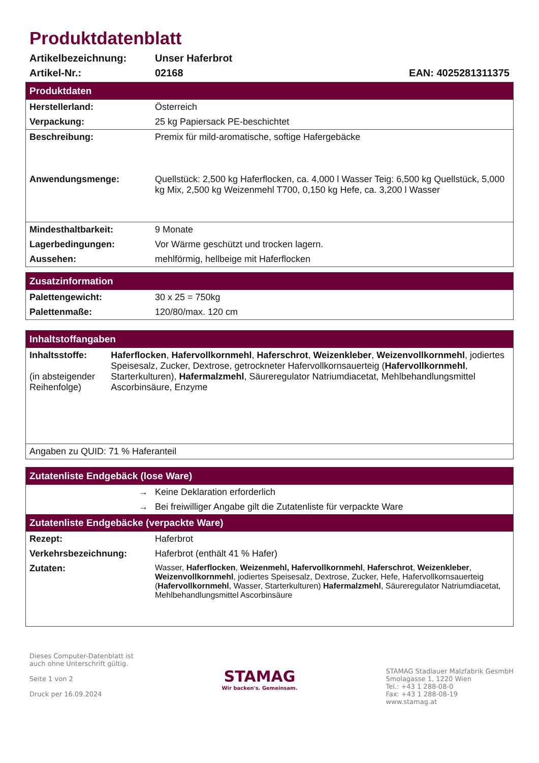Produktdatenblatt
Artikelbezeichnung: Unser Haferbrot
Artikel-Nr.: 02168 EAN: 4025281311375
| Produktdaten | |
| --- | --- |
| Herstellerland: | Österreich |
| Verpackung: | 25 kg Papiersack PE-beschichtet |
| Beschreibung: | Premix für mild-aromatische, softige Hafergebäcke |
| Anwendungsmenge: | Quellstück: 2,500 kg Haferflocken, ca. 4,000 l Wasser Teig: 6,500 kg Quellstück, 5,000 kg Mix, 2,500 kg Weizenmehl T700, 0,150 kg Hefe, ca. 3,200 l Wasser |
| Mindesthaltbarkeit: | 9 Monate |
| Lagerbedingungen: | Vor Wärme geschützt und trocken lagern. |
| Aussehen: | mehlförmig, hellbeige mit Haferflocken |
| Zusatzinformation | |
| --- | --- |
| Palettengewicht: | 30 x 25 = 750kg |
| Palettenmaße: | 120/80/max. 120 cm |
| Inhaltstoffangaben | |
| --- | --- |
| Inhaltsstoffe: (in absteigender Reihenfolge) | Haferflocken , Hafervollkornmehl , Haferschrot , Weizenkleber , Weizenvollkornmehl , jodiertes Speisesalz, Zucker, Dextrose, getrockneter Hafervollkornsauerteig ( Hafervollkornmehl , Starterkulturen), Hafermalzmehl , Säureregulator Natriumdiacetat, Mehlbehandlungsmittel Ascorbinsäure, Enzyme |
| Angaben zu QUID: 71 % Haferanteil | |
| Zutatenliste Endgebäck (lose Ware) | |
| --- | --- |
| → | Keine Deklaration erforderlich |
| → | Bei freiwilliger Angabe gilt die Zutatenliste für verpackte Ware |
| Zutatenliste Endgebäcke (verpackte Ware) | |
| Rezept: | Haferbrot |
| Verkehrsbezeichnung: | Haferbrot (enthält 41 % Hafer) |
| Zutaten: | Wasser, Haferflocken , Weizenmehl, Hafervollkornmehl , Haferschrot , Weizenkleber , Weizenvollkornmehl , jodiertes Speisesalz, Dextrose, Zucker, Hefe, Hafervollkornsauerteig ( Hafervollkornmehl , Wasser, Starterkulturen) Hafermalzmehl , Säureregulator Natriumdiacetat, Mehlbehandlungsmittel Ascorbinsäure |
Dieses Computer-Datenblatt ist
auch ohne Unterschrift gültig.
Seite 1 von 2
Druck per 16.09.2024
STAMAG
Wir backen's. Gemeinsam.
STAMAG Stadlauer Malzfabrik GesmbH
Smolagasse 1, 1220 Wien
Tel.: +43 1 288-08-0
Fax: +43 1 288-08-19
www.stamag.at